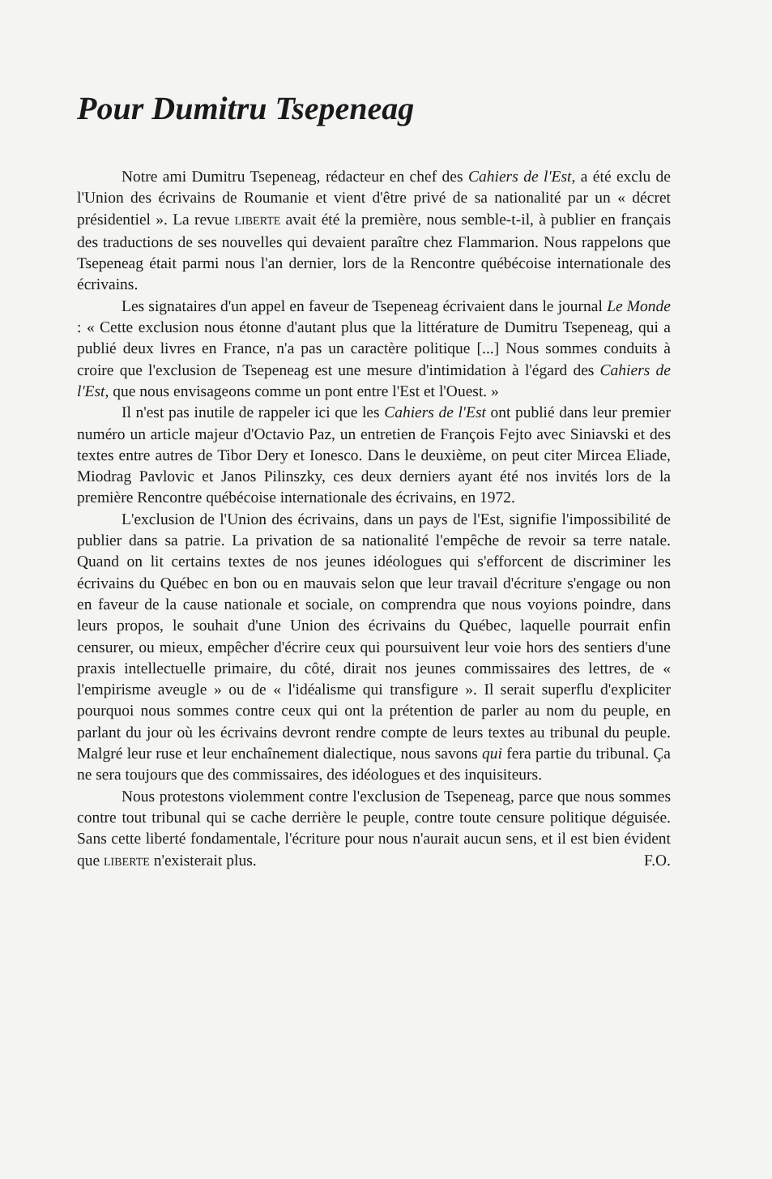Pour Dumitru Tsepeneag
Notre ami Dumitru Tsepeneag, rédacteur en chef des Cahiers de l'Est, a été exclu de l'Union des écrivains de Roumanie et vient d'être privé de sa nationalité par un « décret présidentiel ». La revue LIBERTE avait été la première, nous semble-t-il, à publier en français des traductions de ses nouvelles qui devaient paraître chez Flammarion. Nous rappelons que Tsepeneag était parmi nous l'an dernier, lors de la Rencontre québécoise internationale des écrivains.
Les signataires d'un appel en faveur de Tsepeneag écrivaient dans le journal Le Monde : « Cette exclusion nous étonne d'autant plus que la littérature de Dumitru Tsepeneag, qui a publié deux livres en France, n'a pas un caractère politique [...] Nous sommes conduits à croire que l'exclusion de Tsepeneag est une mesure d'intimidation à l'égard des Cahiers de l'Est, que nous envisageons comme un pont entre l'Est et l'Ouest. »
Il n'est pas inutile de rappeler ici que les Cahiers de l'Est ont publié dans leur premier numéro un article majeur d'Octavio Paz, un entretien de François Fejto avec Siniavski et des textes entre autres de Tibor Dery et Ionesco. Dans le deuxième, on peut citer Mircea Eliade, Miodrag Pavlovic et Janos Pilinszky, ces deux derniers ayant été nos invités lors de la première Rencontre québécoise internationale des écrivains, en 1972.
L'exclusion de l'Union des écrivains, dans un pays de l'Est, signifie l'impossibilité de publier dans sa patrie. La privation de sa nationalité l'empêche de revoir sa terre natale. Quand on lit certains textes de nos jeunes idéologues qui s'efforcent de discriminer les écrivains du Québec en bon ou en mauvais selon que leur travail d'écriture s'engage ou non en faveur de la cause nationale et sociale, on comprendra que nous voyions poindre, dans leurs propos, le souhait d'une Union des écrivains du Québec, laquelle pourrait enfin censurer, ou mieux, empêcher d'écrire ceux qui poursuivent leur voie hors des sentiers d'une praxis intellectuelle primaire, du côté, dirait nos jeunes commissaires des lettres, de « l'empirisme aveugle » ou de « l'idéalisme qui transfigure ». Il serait superflu d'expliciter pourquoi nous sommes contre ceux qui ont la prétention de parler au nom du peuple, en parlant du jour où les écrivains devront rendre compte de leurs textes au tribunal du peuple. Malgré leur ruse et leur enchaînement dialectique, nous savons qui fera partie du tribunal. Ça ne sera toujours que des commissaires, des idéologues et des inquisiteurs.
Nous protestons violemment contre l'exclusion de Tsepeneag, parce que nous sommes contre tout tribunal qui se cache derrière le peuple, contre toute censure politique déguisée. Sans cette liberté fondamentale, l'écriture pour nous n'aurait aucun sens, et il est bien évident que LIBERTE n'existerait plus. F.O.